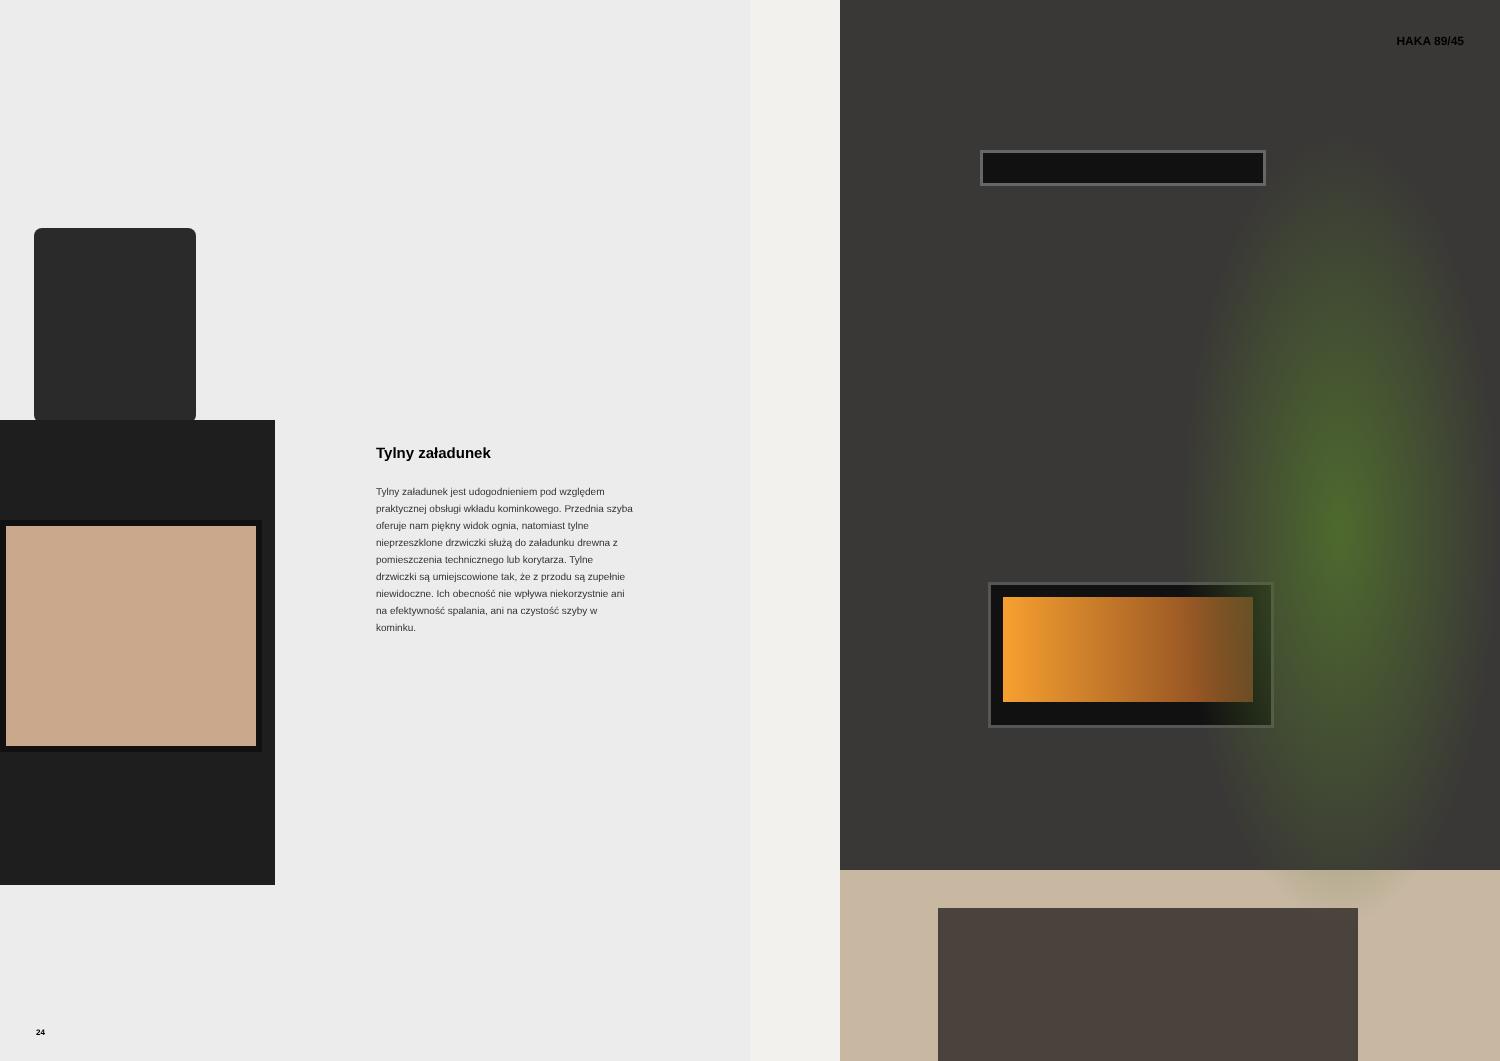Tylny załadunek
Tylny załadunek jest udogodnieniem pod względem praktycznej obsługi wkładu kominkowego. Przednia szyba oferuje nam piękny widok ognia, natomiast tylne nieprzeszklone drzwiczki służą do załadunku drewna z pomieszczenia technicznego lub korytarza. Tylne drzwiczki są umiejscowione tak, że z przodu są zupełnie niewidoczne. Ich obecność nie wpływa niekorzystnie ani na efektywność spalania, ani na czystość szyby w kominku.
24
HAKA 89/45